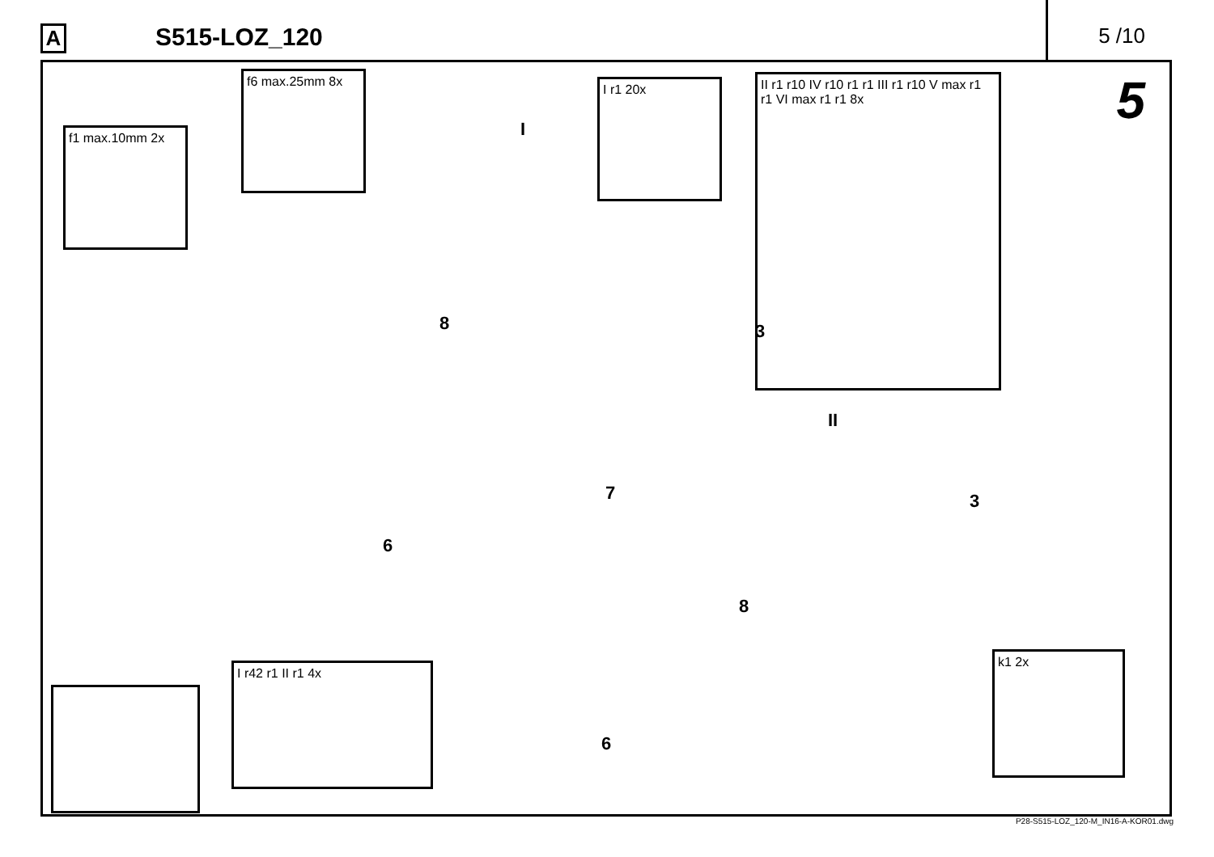A
S515-LOZ_120
5 /10
5
f1 max.10mm 2x
f6 max.25mm 8x
I r1 20x
II r1 r10 IV r10 r1 r1 III r1 r10 V max r1 r1 VI max r1 r1 8x
I
II
8 3
6
7 3
8
6
I r42 r1 II r1 4x
k1 2x
P28-S515-LOZ_120-M_IN16-A-KOR01.dwg